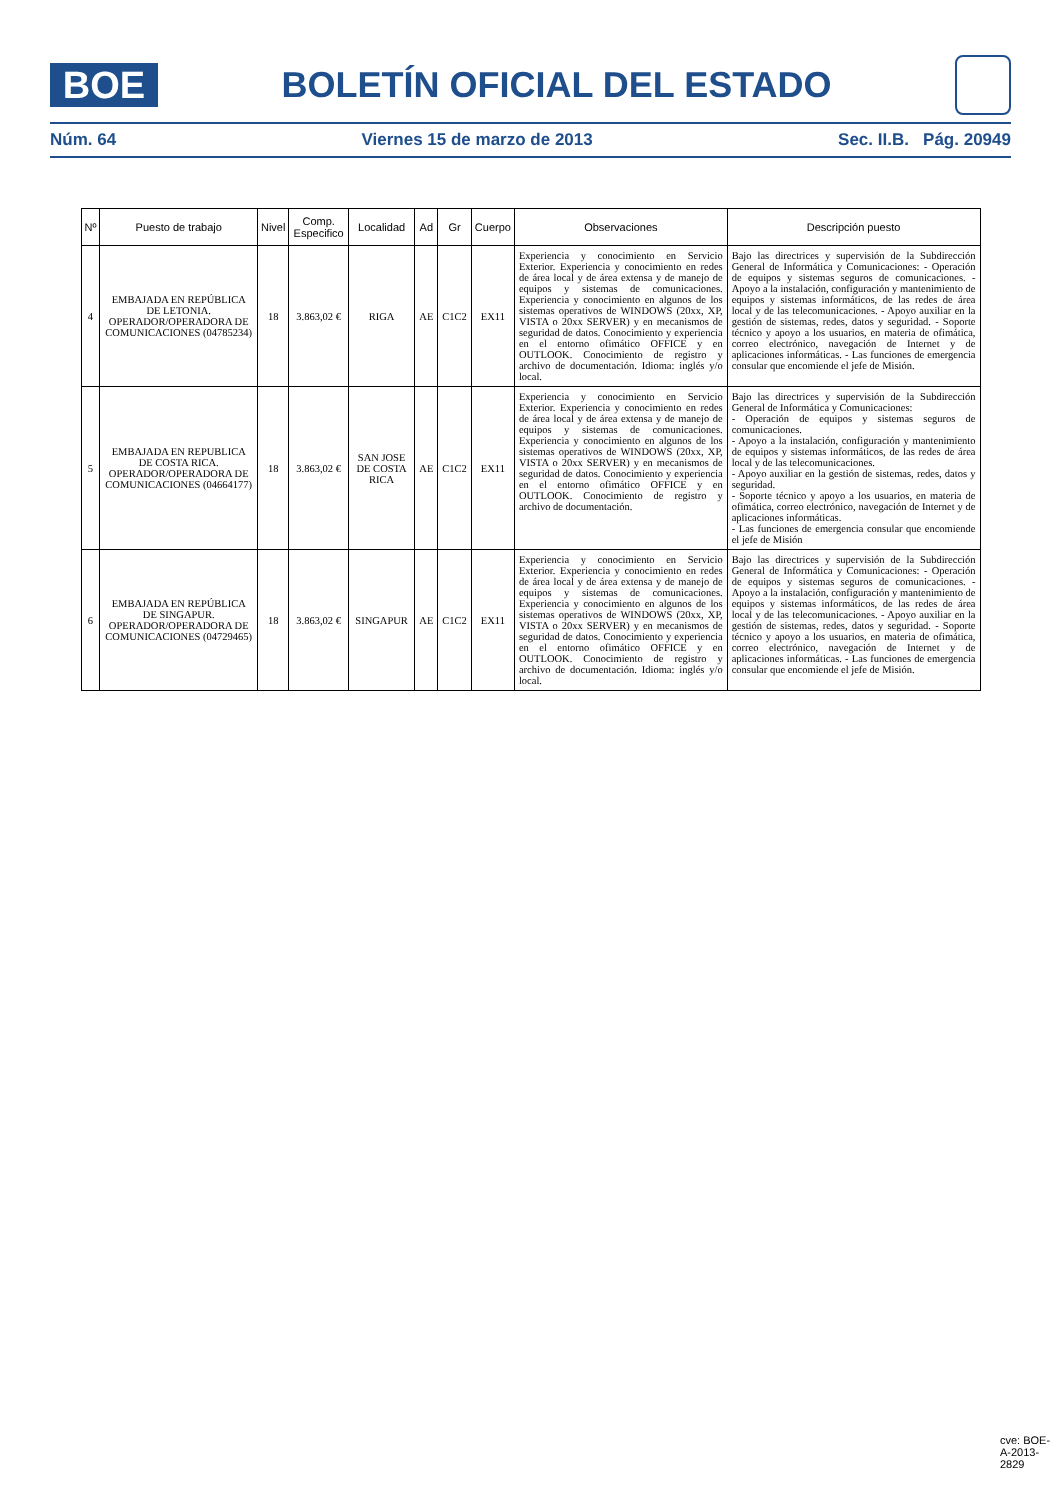BOE
BOLETÍN OFICIAL DEL ESTADO
Núm. 64 Viernes 15 de marzo de 2013 Sec. II.B. Pág. 20949
| Nº | Puesto de trabajo | Nivel | Comp. Especifico | Localidad | Ad | Gr | Cuerpo | Observaciones | Descripción puesto |
| --- | --- | --- | --- | --- | --- | --- | --- | --- | --- |
| 4 | EMBAJADA EN REPÚBLICA DE LETONIA. OPERADOR/OPERADORA DE COMUNICACIONES (04785234) | 18 | 3.863,02 € | RIGA | AE | C1C2 | EX11 | Experiencia y conocimiento en Servicio Exterior. Experiencia y conocimiento en redes de área local y de área extensa y de manejo de equipos y sistemas de comunicaciones. Experiencia y conocimiento en algunos de los sistemas operativos de WINDOWS (20xx, XP, VISTA o 20xx SERVER) y en mecanismos de seguridad de datos. Conocimiento y experiencia en el entorno ofimático OFFICE y en OUTLOOK. Conocimiento de registro y archivo de documentación. Idioma: inglés y/o local. | Bajo las directrices y supervisión de la Subdirección General de Informática y Comunicaciones: - Operación de equipos y sistemas seguros de comunicaciones. - Apoyo a la instalación, configuración y mantenimiento de equipos y sistemas informáticos, de las redes de área local y de las telecomunicaciones. - Apoyo auxiliar en la gestión de sistemas, redes, datos y seguridad. - Soporte técnico y apoyo a los usuarios, en materia de ofimática, correo electrónico, navegación de Internet y de aplicaciones informáticas. - Las funciones de emergencia consular que encomiende el jefe de Misión. |
| 5 | EMBAJADA EN REPUBLICA DE COSTA RICA. OPERADOR/OPERADORA DE COMUNICACIONES (04664177) | 18 | 3.863,02 € | SAN JOSE DE COSTA RICA | AE | C1C2 | EX11 | Experiencia y conocimiento en Servicio Exterior. Experiencia y conocimiento en redes de área local y de área extensa y de manejo de equipos y sistemas de comunicaciones. Experiencia y conocimiento en algunos de los sistemas operativos de WINDOWS (20xx, XP, VISTA o 20xx SERVER) y en mecanismos de seguridad de datos. Conocimiento y experiencia en el entorno ofimático OFFICE y en OUTLOOK. Conocimiento de registro y archivo de documentación. | Bajo las directrices y supervisión de la Subdirección General de Informática y Comunicaciones: - Operación de equipos y sistemas seguros de comunicaciones. - Apoyo a la instalación, configuración y mantenimiento de equipos y sistemas informáticos, de las redes de área local y de las telecomunicaciones. - Apoyo auxiliar en la gestión de sistemas, redes, datos y seguridad. - Soporte técnico y apoyo a los usuarios, en materia de ofimática, correo electrónico, navegación de Internet y de aplicaciones informáticas. - Las funciones de emergencia consular que encomiende el jefe de Misión |
| 6 | EMBAJADA EN REPÚBLICA DE SINGAPUR. OPERADOR/OPERADORA DE COMUNICACIONES (04729465) | 18 | 3.863,02 € | SINGAPUR | AE | C1C2 | EX11 | Experiencia y conocimiento en Servicio Exterior. Experiencia y conocimiento en redes de área local y de área extensa y de manejo de equipos y sistemas de comunicaciones. Experiencia y conocimiento en algunos de los sistemas operativos de WINDOWS (20xx, XP, VISTA o 20xx SERVER) y en mecanismos de seguridad de datos. Conocimiento y experiencia en el entorno ofimático OFFICE y en OUTLOOK. Conocimiento de registro y archivo de documentación. Idioma: inglés y/o local. | Bajo las directrices y supervisión de la Subdirección General de Informática y Comunicaciones: - Operación de equipos y sistemas seguros de comunicaciones. - Apoyo a la instalación, configuración y mantenimiento de equipos y sistemas informáticos, de las redes de área local y de las telecomunicaciones. - Apoyo auxiliar en la gestión de sistemas, redes, datos y seguridad. - Soporte técnico y apoyo a los usuarios, en materia de ofimática, correo electrónico, navegación de Internet y de aplicaciones informáticas. - Las funciones de emergencia consular que encomiende el jefe de Misión. |
cve: BOE-A-2013-2829